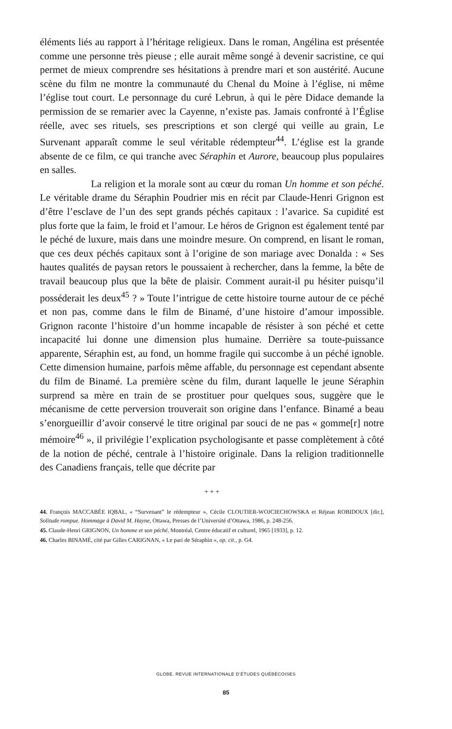éléments liés au rapport à l’héritage religieux. Dans le roman, Angélina est présentée comme une personne très pieuse ; elle aurait même songé à devenir sacristine, ce qui permet de mieux comprendre ses hésitations à prendre mari et son austérité. Aucune scène du film ne montre la communauté du Chenal du Moine à l’église, ni même l’église tout court. Le personnage du curé Lebrun, à qui le père Didace demande la permission de se remarier avec la Cayenne, n’existe pas. Jamais confronté à l’Église réelle, avec ses rituels, ses prescriptions et son clergé qui veille au grain, Le Survenant apparaît comme le seul véritable rédempteur<sup>44</sup>. L’église est la grande absente de ce film, ce qui tranche avec Séraphin et Aurore, beaucoup plus populaires en salles.
La religion et la morale sont au cœur du roman Un homme et son péché. Le véritable drame du Séraphin Poudrier mis en récit par Claude-Henri Grignon est d’être l’esclave de l’un des sept grands péchés capitaux : l’avarice. Sa cupidité est plus forte que la faim, le froid et l’amour. Le héros de Grignon est également tenté par le péché de luxure, mais dans une moindre mesure. On comprend, en lisant le roman, que ces deux péchés capitaux sont à l’origine de son mariage avec Donalda : « Ses hautes qualités de paysan retors le poussaient à rechercher, dans la femme, la bête de travail beaucoup plus que la bête de plaisir. Comment aurait-il pu hésiter puisqu’il posséderait les deux<sup>45</sup> ? » Toute l’intrigue de cette histoire tourne autour de ce péché et non pas, comme dans le film de Binamé, d’une histoire d’amour impossible. Grignon raconte l’histoire d’un homme incapable de résister à son péché et cette incapacité lui donne une dimension plus humaine. Derrière sa toute-puissance apparente, Séraphin est, au fond, un homme fragile qui succombe à un péché ignoble. Cette dimension humaine, parfois même affable, du personnage est cependant absente du film de Binamé. La première scène du film, durant laquelle le jeune Séraphin surprend sa mère en train de se prostituer pour quelques sous, suggère que le mécanisme de cette perversion trouverait son origine dans l’enfance. Binamé a beau s’enorgueillir d’avoir conservé le titre original par souci de ne pas « gomme[r] notre mémoire<sup>46</sup> », il privilégie l’explication psychologisante et passe complètement à côté de la notion de péché, centrale à l’histoire originale. Dans la religion traditionnelle des Canadiens français, telle que décrite par
+ + +
44. François MACCABÉE IQBAL, « “Survenant” le rédempteur », Cécile CLOUTIER-WOJCIECHOWSKA et Réjean ROBIDOUX [dir.], Solitude rompue. Hommage à David M. Hayne, Ottawa, Presses de l’Université d’Ottawa, 1986, p. 248-256.
45. Claude-Henri GRIGNON, Un homme et son péché, Montréal, Centre éducatif et culturel, 1965 [1933], p. 12.
46. Charles BINAMÉ, cité par Gilles CARIGNAN, « Le pari de Séraphin », op. cit., p. G4.
GLOBE. REVUE INTERNATIONALE D’ÉTUDES QUÉBÉCOISES
85